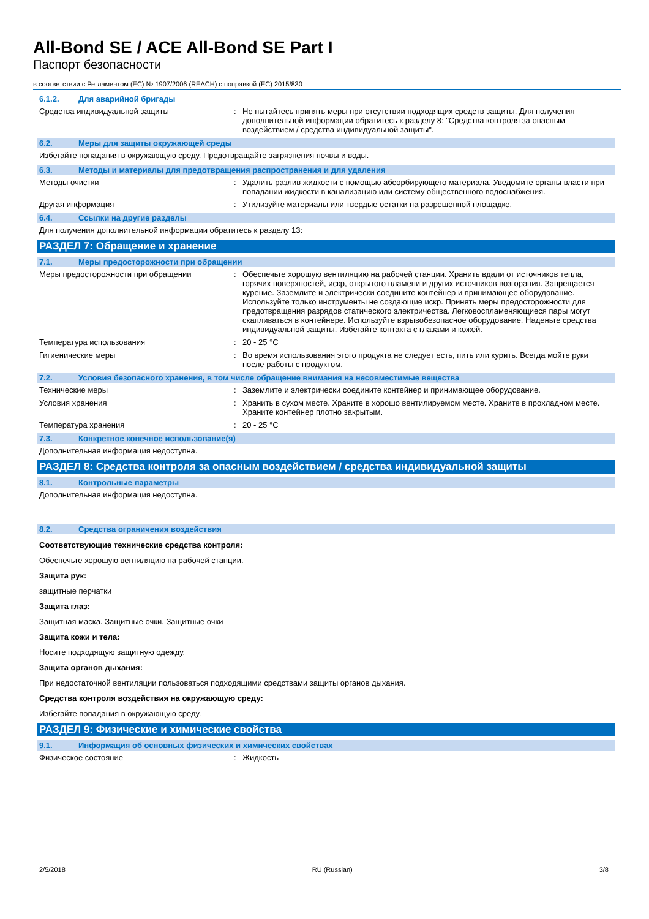All-Bond SE / ACE All-Bond SE Part I
Паспорт безопасности
в соответствии с Регламентом (ЕС) № 1907/2006 (REACH) с поправкой (ЕС) 2015/830
6.1.2. Для аварийной бригады
Средства индивидуальной защиты : Не пытайтесь принять меры при отсутствии подходящих средств защиты. Для получения дополнительной информации обратитесь к разделу 8: "Средства контроля за опасным воздействием / средства индивидуальной защиты".
6.2. Меры для защиты окружающей среды
Избегайте попадания в окружающую среду. Предотвращайте загрязнения почвы и воды.
6.3. Методы и материалы для предотвращения распространения и для удаления
Методы очистки : Удалить разлив жидкости с помощью абсорбирующего материала. Уведомите органы власти при попадании жидкости в канализацию или систему общественного водоснабжения.
Другая информация : Утилизуйте материалы или твердые остатки на разрешенной площадке.
6.4. Ссылки на другие разделы
Для получения дополнительной информации обратитесь к разделу 13:
РАЗДЕЛ 7: Обращение и хранение
7.1. Меры предосторожности при обращении
Меры предосторожности при обращении : Обеспечьте хорошую вентиляцию на рабочей станции. Хранить вдали от источников тепла, горячих поверхностей, искр, открытого пламени и других источников возгорания. Запрещается курение. Заземлите и электрически соедините контейнер и принимающее оборудование. Используйте только инструменты не создающие искр. Принять меры предосторожности для предотвращения разрядов статического электричества. Легковоспламеняющиеся пары могут скапливаться в контейнере. Используйте взрывобезопасное оборудование. Наденьте средства индивидуальной защиты. Избегайте контакта с глазами и кожей.
Температура использования : 20 - 25 °C
Гигиенические меры : Во время использования этого продукта не следует есть, пить или курить. Всегда мойте руки после работы с продуктом.
7.2. Условия безопасного хранения, в том числе обращение внимания на несовместимые вещества
Технические меры : Заземлите и электрически соедините контейнер и принимающее оборудование.
Условия хранения : Хранить в сухом месте. Храните в хорошо вентилируемом месте. Храните в прохладном месте. Храните контейнер плотно закрытым.
Температура хранения : 20 - 25 °C
7.3. Конкретное конечное использование(я)
Дополнительная информация недоступна.
РАЗДЕЛ 8: Средства контроля за опасным воздействием / средства индивидуальной защиты
8.1. Контрольные параметры
Дополнительная информация недоступна.
8.2. Средства ограничения воздействия
Соответствующие технические средства контроля:
Обеспечьте хорошую вентиляцию на рабочей станции.
Защита рук:
защитные перчатки
Защита глаз:
Защитная маска. Защитные очки. Защитные очки
Защита кожи и тела:
Носите подходящую защитную одежду.
Защита органов дыхания:
При недостаточной вентиляции пользоваться подходящими средствами защиты органов дыхания.
Средства контроля воздействия на окружающую среду:
Избегайте попадания в окружающую среду.
РАЗДЕЛ 9: Физические и химические свойства
9.1. Информация об основных физических и химических свойствах
Физическое состояние : Жидкость
2/5/2018 RU (Russian) 3/8